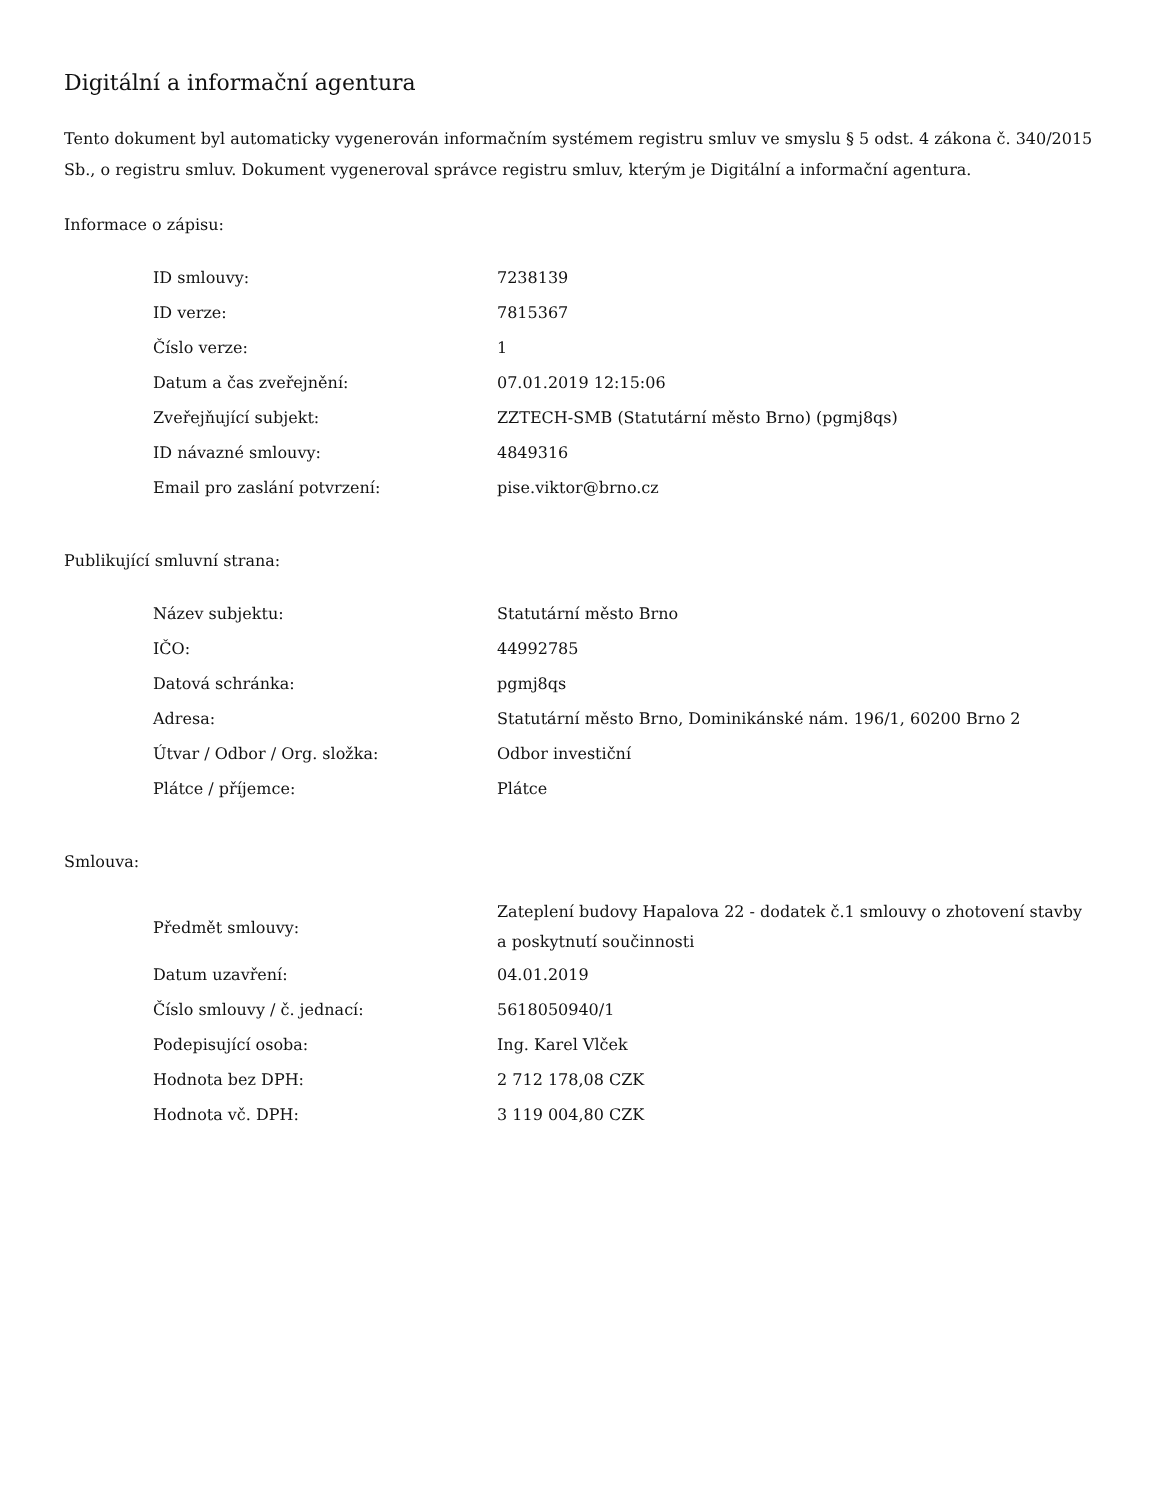Digitální a informační agentura
Tento dokument byl automaticky vygenerován informačním systémem registru smluv ve smyslu § 5 odst. 4 zákona č. 340/2015 Sb., o registru smluv. Dokument vygeneroval správce registru smluv, kterým je Digitální a informační agentura.
Informace o zápisu:
| ID smlouvy: | 7238139 |
| ID verze: | 7815367 |
| Číslo verze: | 1 |
| Datum a čas zveřejnění: | 07.01.2019 12:15:06 |
| Zveřejňující subjekt: | ZZTECH-SMB (Statutární město Brno) (pgmj8qs) |
| ID návazné smlouvy: | 4849316 |
| Email pro zaslání potvrzení: | pise.viktor@brno.cz |
Publikující smluvní strana:
| Název subjektu: | Statutární město Brno |
| IČO: | 44992785 |
| Datová schránka: | pgmj8qs |
| Adresa: | Statutární město Brno, Dominikánské nám. 196/1, 60200 Brno 2 |
| Útvar / Odbor / Org. složka: | Odbor investiční |
| Plátce / příjemce: | Plátce |
Smlouva:
| Předmět smlouvy: | Zateplení budovy Hapalova 22 - dodatek č.1 smlouvy o zhotovení stavby a poskytnutí součinnosti |
| Datum uzavření: | 04.01.2019 |
| Číslo smlouvy / č. jednací: | 5618050940/1 |
| Podepisující osoba: | Ing. Karel Vlček |
| Hodnota bez DPH: | 2 712 178,08 CZK |
| Hodnota vč. DPH: | 3 119 004,80 CZK |